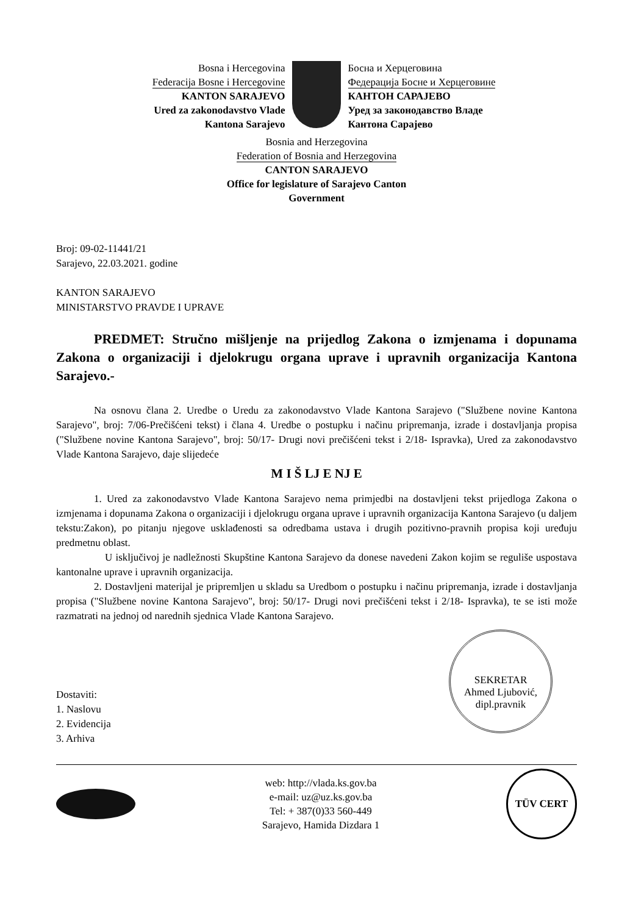Bosna i Hercegovina
Federacija Bosne i Hercegovine
KANTON SARAJEVO
Ured za zakonodavstvo Vlade
Kantona Sarajevo
Босна и Херцеговина
Федерација Босне и Херцеговине
КАНТОН САРАЈЕВО
Уред за законодавство Владе
Кантона Сарајево
Bosnia and Herzegovina
Federation of Bosnia and Herzegovina
CANTON SARAJEVO
Office for legislature of Sarajevo Canton
Government
Broj: 09-02-11441/21
Sarajevo, 22.03.2021. godine
KANTON SARAJEVO
MINISTARSTVO PRAVDE I UPRAVE
PREDMET: Stručno mišljenje na prijedlog Zakona o izmjenama i dopunama Zakona o organizaciji i djelokrugu organa uprave i upravnih organizacija Kantona Sarajevo.-
Na osnovu člana 2. Uredbe o Uredu za zakonodavstvo Vlade Kantona Sarajevo ("Službene novine Kantona Sarajevo", broj: 7/06-Prečišćeni tekst) i člana 4. Uredbe o postupku i načinu pripremanja, izrade i dostavljanja propisa ("Službene novine Kantona Sarajevo", broj: 50/17- Drugi novi prečišćeni tekst i 2/18- Ispravka), Ured za zakonodavstvo Vlade Kantona Sarajevo, daje slijedeće
M I Š LJ E NJ E
1. Ured za zakonodavstvo Vlade Kantona Sarajevo nema primjedbi na dostavljeni tekst prijedloga Zakona o izmjenama i dopunama Zakona o organizaciji i djelokrugu organa uprave i upravnih organizacija Kantona Sarajevo (u daljem tekstu:Zakon), po pitanju njegove usklađenosti sa odredbama ustava i drugih pozitivno-pravnih propisa koji uređuju predmetnu oblast.
U isključivoj je nadležnosti Skupštine Kantona Sarajevo da donese navedeni Zakon kojim se reguliše uspostava kantonalne uprave i upravnih organizacija.
2. Dostavljeni materijal je pripremljen u skladu sa Uredbom o postupku i načinu pripremanja, izrade i dostavljanja propisa ("Službene novine Kantona Sarajevo", broj: 50/17- Drugi novi prečišćeni tekst i 2/18- Ispravka), te se isti može razmatrati na jednoj od narednih sjednica Vlade Kantona Sarajevo.
SEKRETAR
Ahmed Ljubović, dipl.pravnik
Dostaviti:
1. Naslovu
2. Evidencija
3. Arhiva
web: http://vlada.ks.gov.ba
e-mail: uz@uz.ks.gov.ba
Tel: + 387(0)33 560-449
Sarajevo, Hamida Dizdara 1
TÜV CERT